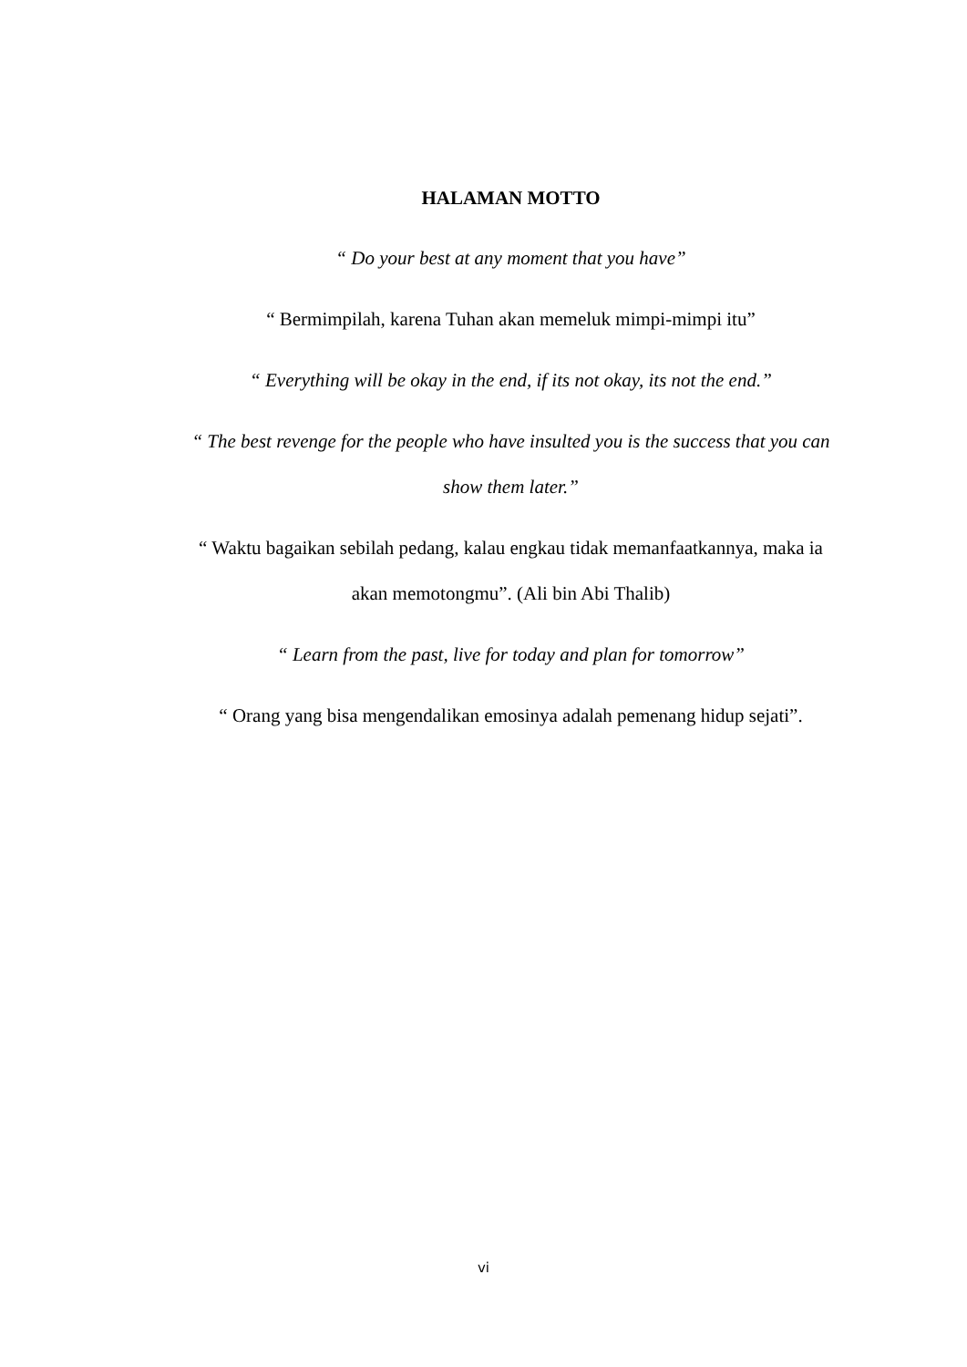HALAMAN MOTTO
“ Do your best at any moment that you have”
“ Bermimpilah, karena Tuhan akan memeluk mimpi-mimpi itu”
“ Everything will be okay in the end, if its not okay, its not the end.”
“ The best revenge for the people who have insulted you is the success that you can show them later.”
“ Waktu bagaikan sebilah pedang, kalau engkau tidak memanfaatkannya, maka ia akan memotongmu”. (Ali bin Abi Thalib)
“ Learn from the past, live for today and plan for tomorrow”
“ Orang yang bisa mengendalikan emosinya adalah pemenang hidup sejati”.
vi